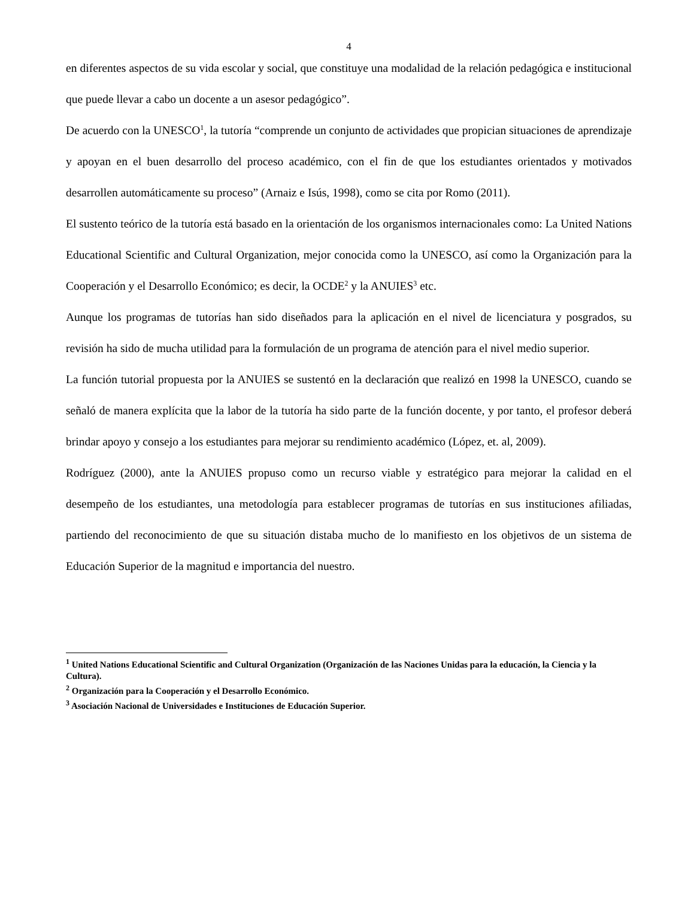4
en diferentes aspectos de su vida escolar y social, que constituye una modalidad de la relación pedagógica e institucional que puede llevar a cabo un docente a un asesor pedagógico”.
De acuerdo con la UNESCO<sup>1</sup>, la tutoría “comprende un conjunto de actividades que propician situaciones de aprendizaje y apoyan en el buen desarrollo del proceso académico, con el fin de que los estudiantes orientados y motivados desarrollen automáticamente su proceso” (Arnaiz e Isús, 1998), como se cita por Romo (2011).
El sustento teórico de la tutoría está basado en la orientación de los organismos internacionales como: La United Nations Educational Scientific and Cultural Organization, mejor conocida como la UNESCO, así como la Organización para la Cooperación y el Desarrollo Económico; es decir, la OCDE<sup>2</sup> y la ANUIES<sup>3</sup> etc.
Aunque los programas de tutorías han sido diseñados para la aplicación en el nivel de licenciatura y posgrados, su revisión ha sido de mucha utilidad para la formulación de un programa de atención para el nivel medio superior.
La función tutorial propuesta por la ANUIES se sustentó en la declaración que realizó en 1998 la UNESCO, cuando se señaló de manera explícita que la labor de la tutoría ha sido parte de la función docente, y por tanto, el profesor deberá brindar apoyo y consejo a los estudiantes para mejorar su rendimiento académico (López, et. al, 2009).
Rodríguez (2000), ante la ANUIES propuso como un recurso viable y estratégico para mejorar la calidad en el desempeño de los estudiantes, una metodología para establecer programas de tutorías en sus instituciones afiliadas, partiendo del reconocimiento de que su situación distaba mucho de lo manifiesto en los objetivos de un sistema de Educación Superior de la magnitud e importancia del nuestro.
<sup>1</sup> United Nations Educational Scientific and Cultural Organization (Organización de las Naciones Unidas para la educación, la Ciencia y la Cultura).
<sup>2</sup> Organización para la Cooperación y el Desarrollo Económico.
<sup>3</sup> Asociación Nacional de Universidades e Instituciones de Educación Superior.